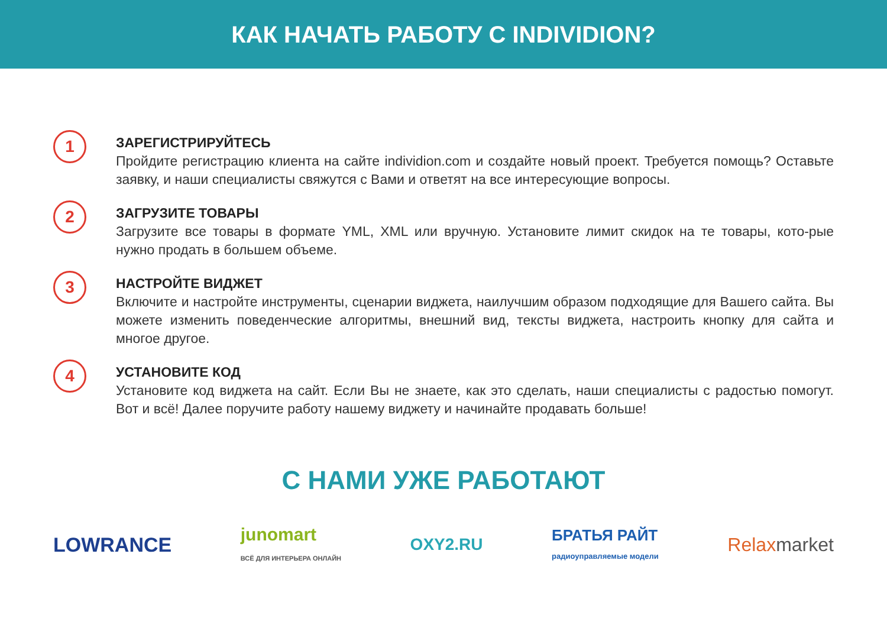КАК НАЧАТЬ РАБОТУ С INDIVIDION?
1
ЗАРЕГИСТРИРУЙТЕСЬ
Пройдите регистрацию клиента на сайте individion.com и создайте новый проект. Требуется помощь? Оставьте заявку, и наши специалисты свяжутся с Вами и ответят на все интересующие вопросы.
2
ЗАГРУЗИТЕ ТОВАРЫ
Загрузите все товары в формате YML, XML или вручную. Установите лимит скидок на те товары, кото-рые нужно продать в большем объеме.
3
НАСТРОЙТЕ ВИДЖЕТ
Включите и настройте инструменты, сценарии виджета, наилучшим образом подходящие для Вашего сайта. Вы можете изменить поведенческие алгоритмы, внешний вид, тексты виджета, настроить кнопку для сайта и многое другое.
4
УСТАНОВИТЕ КОД
Установите код виджета на сайт. Если Вы не знаете, как это сделать, наши специалисты с радостью помогут. Вот и всё! Далее поручите работу нашему виджету и начинайте продавать больше!
С НАМИ УЖЕ РАБОТАЮТ
LOWRANCE junomart
ВСЁ ДЛЯ ИНТЕРЬЕРА ОНЛАЙН OXY2.RU БРАТЬЯ РАЙТ
радиоуправляемые модели Relaxmarket